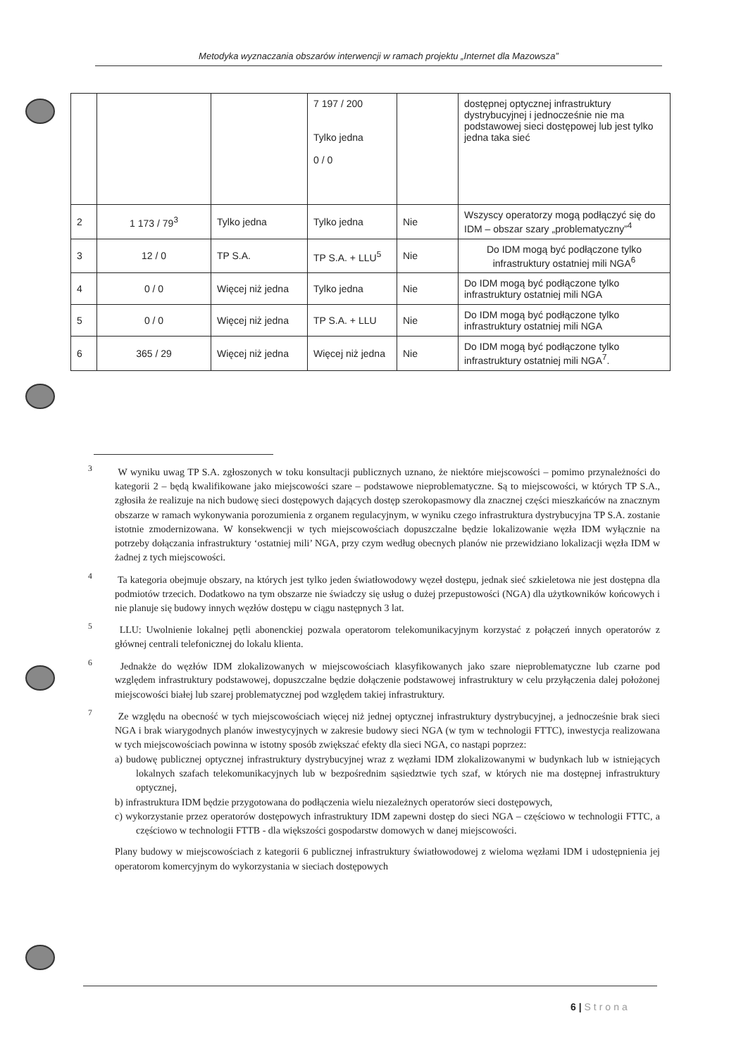Metodyka wyznaczania obszarów interwencji w ramach projektu „Internet dla Mazowsza”
| | | | 7 197 / 200 Tylko jedna 0 / 0 | | dostępnej optycznej infrastruktury dystrybucyjnej i jednocześnie nie ma podstawowej sieci dostępowej lub jest tylko jedna taka sieć |
| 2 | 1 173 / 79<sup>3</sup> | Tylko jedna | Tylko jedna | Nie | Wszyscy operatorzy mogą podłączyć się do IDM – obszar szary „problematyczny”<sup>4</sup> |
| 3 | 12 / 0 | TP S.A. | TP S.A. + LLU<sup>5</sup> | Nie | Do IDM mogą być podłączone tylko infrastruktury ostatniej mili NGA<sup>6</sup> |
| 4 | 0 / 0 | Więcej niż jedna | Tylko jedna | Nie | Do IDM mogą być podłączone tylko infrastruktury ostatniej mili NGA |
| 5 | 0 / 0 | Więcej niż jedna | TP S.A. + LLU | Nie | Do IDM mogą być podłączone tylko infrastruktury ostatniej mili NGA |
| 6 | 365 / 29 | Więcej niż jedna | Więcej niż jedna | Nie | Do IDM mogą być podłączone tylko infrastruktury ostatniej mili NGA<sup>7</sup>. |
<sup>3</sup> W wyniku uwag TP S.A. zgłoszonych w toku konsultacji publicznych uznano, że niektóre miejscowości – pomimo przynależności do kategorii 2 – będą kwalifikowane jako miejscowości szare – podstawowe nieproblematyczne. Są to miejscowości, w których TP S.A., zgłosiła że realizuje na nich budowę sieci dostępowych dających dostęp szerokopasmowy dla znacznej części mieszkańców na znacznym obszarze w ramach wykonywania porozumienia z organem regulacyjnym, w wyniku czego infrastruktura dystrybucyjna TP S.A. zostanie istotnie zmodernizowana. W konsekwencji w tych miejscowościach dopuszczalne będzie lokalizowanie węzła IDM wyłącznie na potrzeby dołączania infrastruktury ‘ostatniej mili’ NGA, przy czym według obecnych planów nie przewidziano lokalizacji węzła IDM w żadnej z tych miejscowości.
<sup>4</sup> Ta kategoria obejmuje obszary, na których jest tylko jeden światłowodowy węzeł dostępu, jednak sieć szkieletowa nie jest dostępna dla podmiotów trzecich. Dodatkowo na tym obszarze nie świadczy się usług o dużej przepustowości (NGA) dla użytkowników końcowych i nie planuje się budowy innych węzłów dostępu w ciągu następnych 3 lat.
<sup>5</sup> LLU: Uwolnienie lokalnej pętli abonenckiej pozwala operatorom telekomunikacyjnym korzystać z połączeń innych operatorów z głównej centrali telefonicznej do lokalu klienta.
<sup>6</sup> Jednakże do węzłów IDM zlokalizowanych w miejscowościach klasyfikowanych jako szare nieproblematyczne lub czarne pod względem infrastruktury podstawowej, dopuszczalne będzie dołączenie podstawowej infrastruktury w celu przyłączenia dalej położonej miejscowości białej lub szarej problematycznej pod względem takiej infrastruktury.
<sup>7</sup> Ze względu na obecność w tych miejscowościach więcej niż jednej optycznej infrastruktury dystrybucyjnej, a jednocześnie brak sieci NGA i brak wiarygodnych planów inwestycyjnych w zakresie budowy sieci NGA (w tym w technologii FTTC), inwestycja realizowana w tych miejscowościach powinna w istotny sposób zwiększać efekty dla sieci NGA, co nastąpi poprzez:
a) budowę publicznej optycznej infrastruktury dystrybucyjnej wraz z węzłami IDM zlokalizowanymi w budynkach lub w istniejących lokalnych szafach telekomunikacyjnych lub w bezpośrednim sąsiedztwie tych szaf, w których nie ma dostępnej infrastruktury optycznej,
b) infrastruktura IDM będzie przygotowana do podłączenia wielu niezależnych operatorów sieci dostępowych,
c) wykorzystanie przez operatorów dostępowych infrastruktury IDM zapewni dostęp do sieci NGA – częściowo w technologii FTTC, a częściowo w technologii FTTB - dla większości gospodarstw domowych w danej miejscowości.
Plany budowy w miejscowościach z kategorii 6 publicznej infrastruktury światłowodowej z wieloma węzłami IDM i udostępnienia jej operatorom komercyjnym do wykorzystania w sieciach dostępowych
6 | Strona